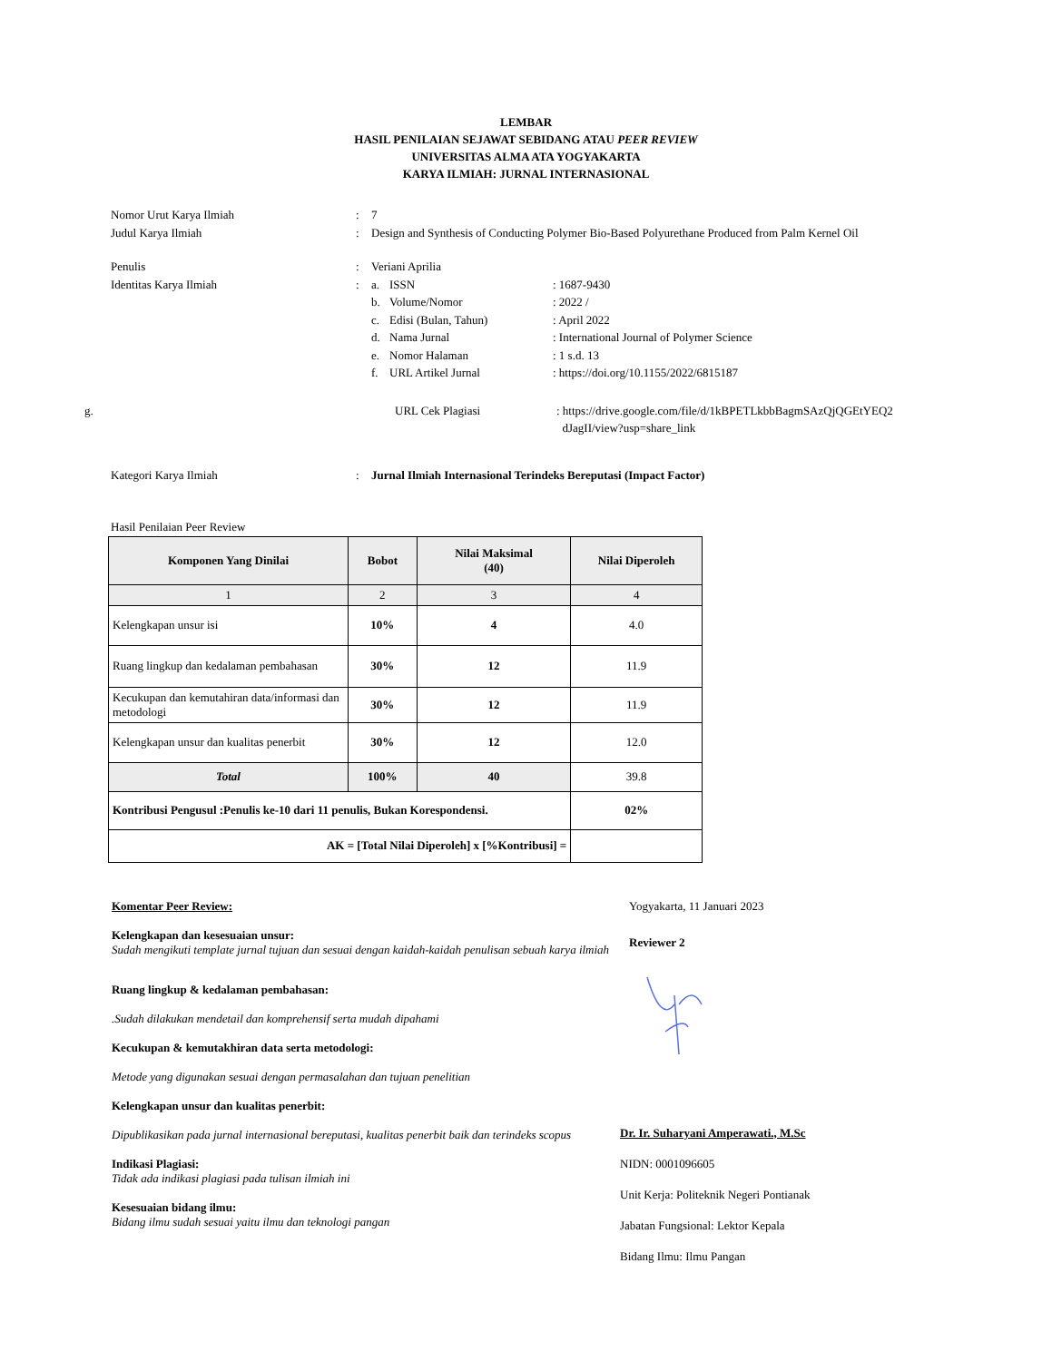LEMBAR
HASIL PENILAIAN SEJAWAT SEBIDANG ATAU PEER REVIEW
UNIVERSITAS ALMA ATA YOGYAKARTA
KARYA ILMIAH: JURNAL INTERNASIONAL
Nomor Urut Karya Ilmiah : 7
Judul Karya Ilmiah : Design and Synthesis of Conducting Polymer Bio-Based Polyurethane Produced from Palm Kernel Oil
Penulis : Veriani Aprilia
Identitas Karya Ilmiah : a. ISSN : 1687-9430
b. Volume/Nomor : 2022 /
c. Edisi (Bulan, Tahun) : April 2022
d. Nama Jurnal : International Journal of Polymer Science
e. Nomor Halaman : 1 s.d. 13
f. URL Artikel Jurnal : https://doi.org/10.1155/2022/6815187
g. URL Cek Plagiasi : https://drive.google.com/file/d/1kBPETLkbbBagmSAzQjQGEtYEQ2
dJagII/view?usp=share_link
Kategori Karya Ilmiah : Jurnal Ilmiah Internasional Terindeks Bereputasi (Impact Factor)
Hasil Penilaian Peer Review
| Komponen Yang Dinilai | Bobot | Nilai Maksimal (40) | Nilai Diperoleh |
| --- | --- | --- | --- |
| 1 | 2 | 3 | 4 |
| Kelengkapan unsur isi | 10% | 4 | 4.0 |
| Ruang lingkup dan kedalaman pembahasan | 30% | 12 | 11.9 |
| Kecukupan dan kemutahiran data/informasi dan metodologi | 30% | 12 | 11.9 |
| Kelengkapan unsur dan kualitas penerbit | 30% | 12 | 12.0 |
| Total | 100% | 40 | 39.8 |
| Kontribusi Pengusul :Penulis ke-10 dari 11 penulis, Bukan Korespondensi. | | | 02% |
| AK = [Total Nilai Diperoleh] x [%Kontribusi] = | | | |
Komentar Peer Review:
Kelengkapan dan kesesuaian unsur:
Sudah mengikuti template jurnal tujuan dan sesuai dengan kaidah-kaidah penulisan sebuah karya ilmiah
Ruang lingkup & kedalaman pembahasan:
.Sudah dilakukan mendetail dan komprehensif serta mudah dipahami
Kecukupan & kemutakhiran data serta metodologi:
Metode yang digunakan sesuai dengan permasalahan dan tujuan penelitian
Kelengkapan unsur dan kualitas penerbit:
Dipublikasikan pada jurnal internasional bereputasi, kualitas penerbit baik dan terindeks scopus
Indikasi Plagiasi:
Tidak ada indikasi plagiasi pada tulisan ilmiah ini
Kesesuaian bidang ilmu:
Bidang ilmu sudah sesuai yaitu ilmu dan teknologi pangan
Yogyakarta, 11 Januari 2023
Reviewer 2
Dr. Ir. Suharyani Amperawati., M.Sc
NIDN: 0001096605
Unit Kerja: Politeknik Negeri Pontianak
Jabatan Fungsional: Lektor Kepala
Bidang Ilmu: Ilmu Pangan